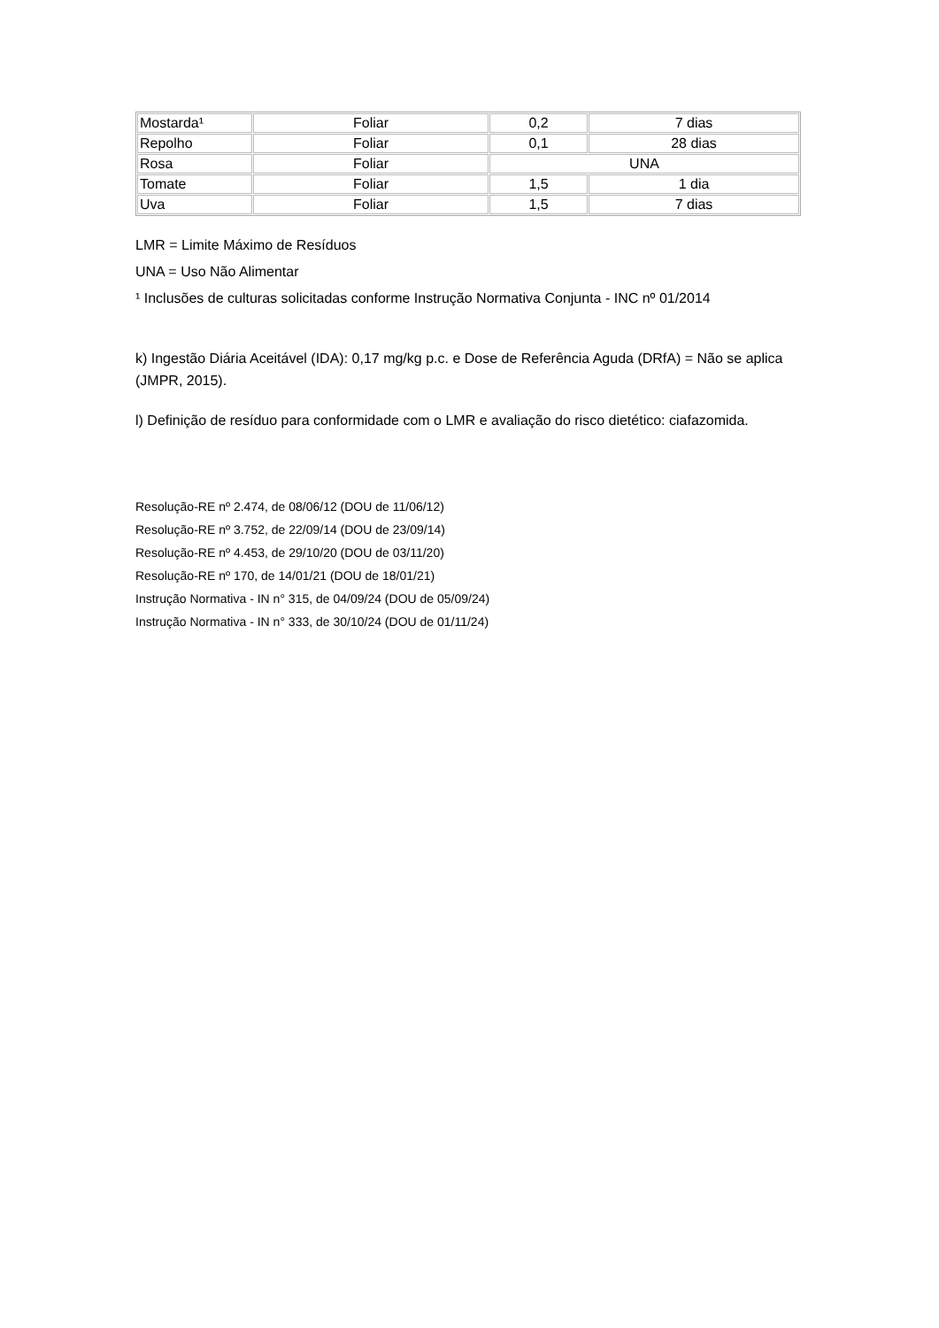| Mostarda¹ | Foliar | 0,2 | 7 dias |
| Repolho | Foliar | 0,1 | 28 dias |
| Rosa | Foliar | UNA | |
| Tomate | Foliar | 1,5 | 1 dia |
| Uva | Foliar | 1,5 | 7 dias |
LMR = Limite Máximo de Resíduos
UNA = Uso Não Alimentar
¹ Inclusões de culturas solicitadas conforme Instrução Normativa Conjunta - INC nº 01/2014
k) Ingestão Diária Aceitável (IDA): 0,17 mg/kg p.c. e Dose de Referência Aguda (DRfA) = Não se aplica (JMPR, 2015).
l) Definição de resíduo para conformidade com o LMR e avaliação do risco dietético: ciafazomida.
Resolução-RE nº 2.474, de 08/06/12 (DOU de 11/06/12)
Resolução-RE nº 3.752, de 22/09/14 (DOU de 23/09/14)
Resolução-RE nº 4.453, de 29/10/20 (DOU de 03/11/20)
Resolução-RE nº 170, de 14/01/21 (DOU de 18/01/21)
Instrução Normativa - IN n° 315, de 04/09/24 (DOU de 05/09/24)
Instrução Normativa - IN n° 333, de 30/10/24 (DOU de 01/11/24)